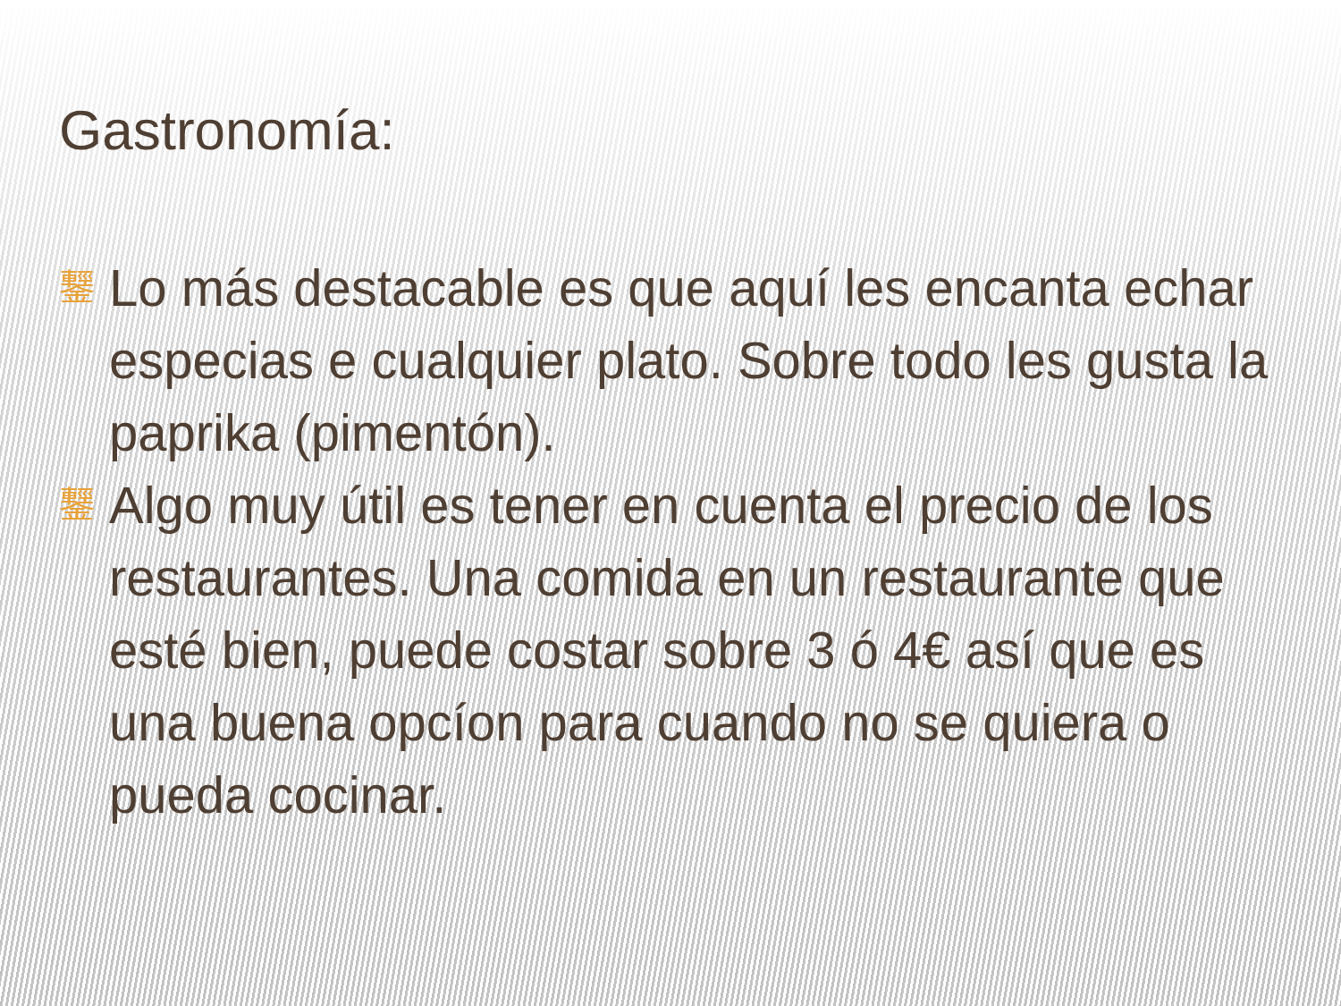Gastronomía:
鑋
Lo más destacable es que aquí les encanta echar especias e cualquier plato. Sobre todo les gusta la paprika (pimentón).
鑋
Algo muy útil es tener en cuenta el precio de los restaurantes. Una comida en un restaurante que esté bien, puede costar sobre 3 ó 4€ así que es una buena opcíon para cuando no se quiera o pueda cocinar.